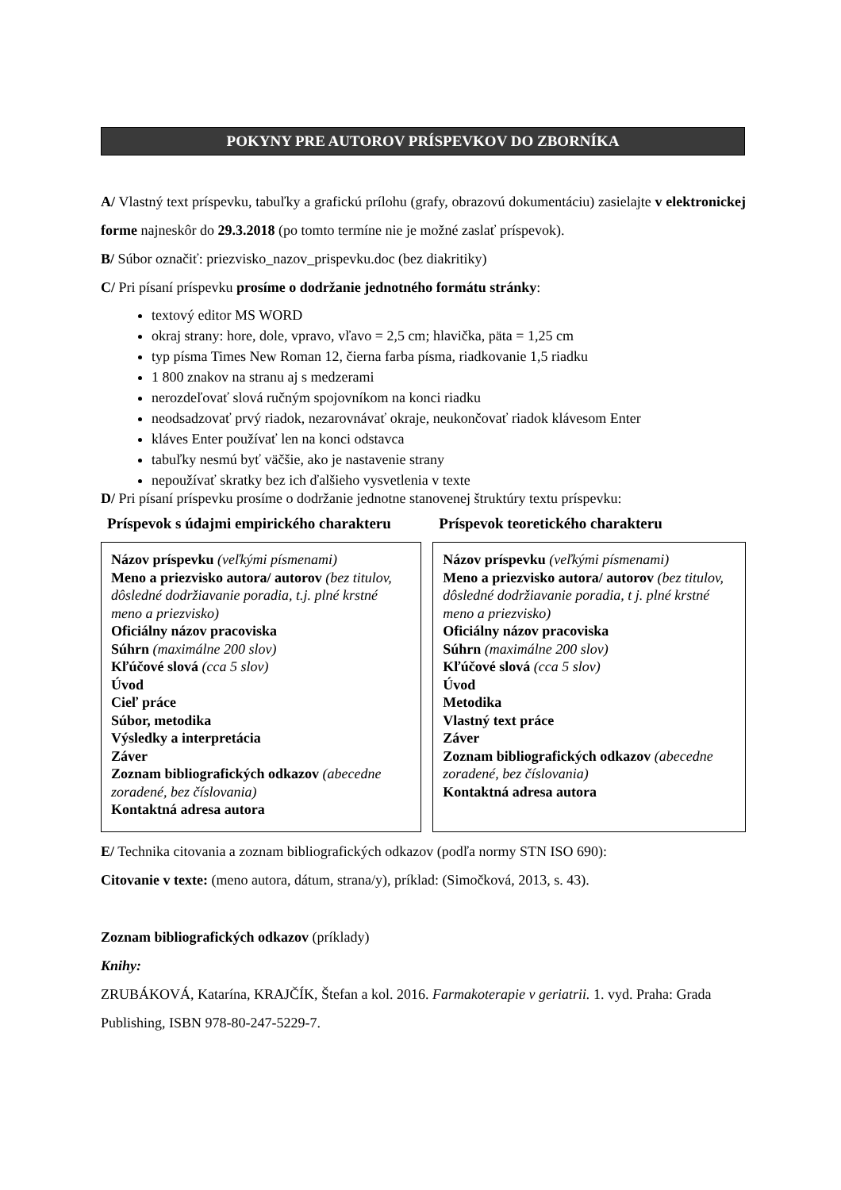POKYNY PRE AUTOROV PRÍSPEVKOV DO ZBORNÍKA
A/ Vlastný text príspevku, tabuľky a grafickú prílohu (grafy, obrazovú dokumentáciu) zasielajte v elektronickej forme najneskôr do 29.3.2018 (po tomto termíne nie je možné zaslať príspevok).
B/ Súbor označiť: priezvisko_nazov_prispevku.doc (bez diakritiky)
C/ Pri písaní príspevku prosíme o dodržanie jednotného formátu stránky:
textový editor MS WORD
okraj strany: hore, dole, vpravo, vľavo = 2,5 cm; hlavička, päta = 1,25 cm
typ písma Times New Roman 12, čierna farba písma, riadkovanie 1,5 riadku
1 800 znakov na stranu aj s medzerami
nerozdeľovať slová ručným spojovníkom na konci riadku
neodsadzovať prvý riadok, nezarovnávať okraje, neukončovať riadok klávesom Enter
kláves Enter používať len na konci odstavca
tabuľky nesmú byť väčšie, ako je nastavenie strany
nepoužívať skratky bez ich ďalšieho vysvetlenia v texte
D/ Pri písaní príspevku prosíme o dodržanie jednotne stanovenej štruktúry textu príspevku:
Príspevok s údajmi empirického charakteru
Názov príspevku (veľkými písmenami)
Meno a priezvisko autora/ autorov (bez titulov, dôsledné dodržiavanie poradia, t.j. plné krstné meno a priezvisko)
Oficiálny názov pracoviska
Súhrn (maximálne 200 slov)
Kľúčové slová (cca 5 slov)
Úvod
Cieľ práce
Súbor, metodika
Výsledky a interpretácia
Záver
Zoznam bibliografických odkazov (abecedne zoradené, bez číslovania)
Kontaktná adresa autora
Príspevok teoretického charakteru
Názov príspevku (veľkými písmenami)
Meno a priezvisko autora/ autorov (bez titulov, dôsledné dodržiavanie poradia, t j. plné krstné meno a priezvisko)
Oficiálny názov pracoviska
Súhrn (maximálne 200 slov)
Kľúčové slová (cca 5 slov)
Úvod
Metodika
Vlastný text práce
Záver
Zoznam bibliografických odkazov (abecedne zoradené, bez číslovania)
Kontaktná adresa autora
E/ Technika citovania a zoznam bibliografických odkazov (podľa normy STN ISO 690):
Citovanie v texte: (meno autora, dátum, strana/y), príklad: (Simočková, 2013, s. 43).
Zoznam bibliografických odkazov (príklady)
Knihy:
ZRUBÁKOVÁ, Katarína, KRAJČÍK, Štefan a kol. 2016. Farmakoterapie v geriatrii. 1. vyd. Praha: Grada Publishing, ISBN 978-80-247-5229-7.